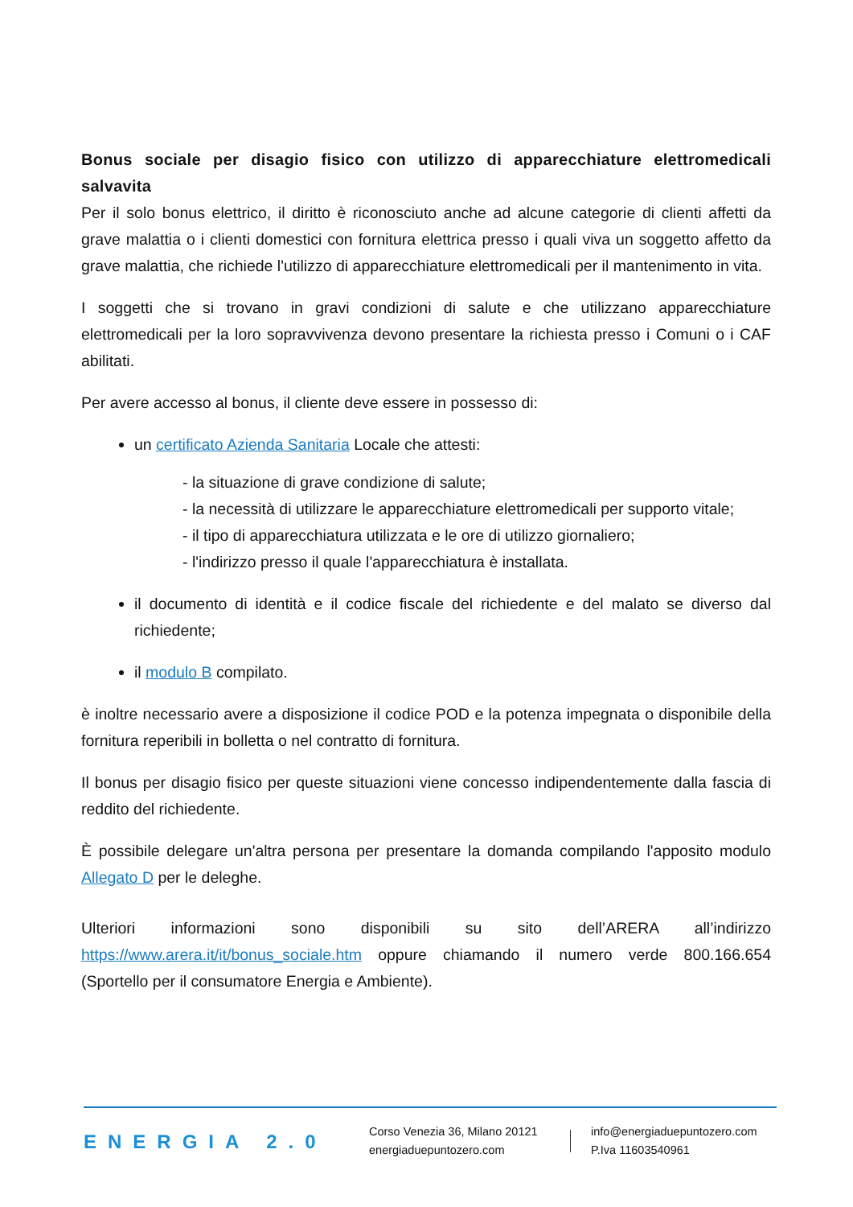Bonus sociale per disagio fisico con utilizzo di apparecchiature elettromedicali salvavita
Per il solo bonus elettrico, il diritto è riconosciuto anche ad alcune categorie di clienti affetti da grave malattia o i clienti domestici con fornitura elettrica presso i quali viva un soggetto affetto da grave malattia, che richiede l'utilizzo di apparecchiature elettromedicali per il mantenimento in vita.
I soggetti che si trovano in gravi condizioni di salute e che utilizzano apparecchiature elettromedicali per la loro sopravvivenza devono presentare la richiesta presso i Comuni o i CAF abilitati.
Per avere accesso al bonus, il cliente deve essere in possesso di:
un certificato Azienda Sanitaria Locale che attesti:
- la situazione di grave condizione di salute;
- la necessità di utilizzare le apparecchiature elettromedicali per supporto vitale;
- il tipo di apparecchiatura utilizzata e le ore di utilizzo giornaliero;
- l'indirizzo presso il quale l'apparecchiatura è installata.
il documento di identità e il codice fiscale del richiedente e del malato se diverso dal richiedente;
il modulo B compilato.
è inoltre necessario avere a disposizione il codice POD e la potenza impegnata o disponibile della fornitura reperibili in bolletta o nel contratto di fornitura.
Il bonus per disagio fisico per queste situazioni viene concesso indipendentemente dalla fascia di reddito del richiedente.
È possibile delegare un'altra persona per presentare la domanda compilando l'apposito modulo Allegato D per le deleghe.
Ulteriori informazioni sono disponibili su sito dell’ARERA all’indirizzo https://www.arera.it/it/bonus_sociale.htm oppure chiamando il numero verde 800.166.654 (Sportello per il consumatore Energia e Ambiente).
ENERGIA 2.0
Corso Venezia 36, Milano 20121
energiaduepuntozero.com
info@energiaduepuntozero.com
P.Iva 11603540961